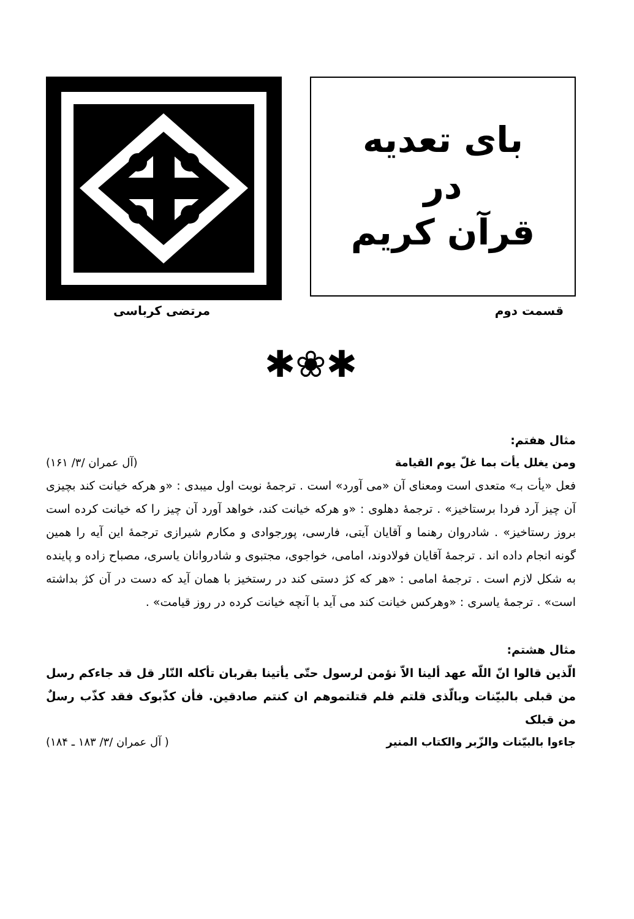بای تعدیه
در
قرآن کریم
قسمت دوم مرتضی کرباسی
✱❀✱
مثال هفتم:
ومن یغلل یأت بما غلّ یوم القیامة (آل عمران /۳/ ۱۶۱)
فعل «یأت بـ» متعدی است ومعنای آن «می آورد» است . ترجمهٔ نوبت اول میبدی : «و هرکه خیانت کند بچیزی آن چیز آرد فردا برستاخیز» . ترجمهٔ دهلوی : «و هرکه خیانت کند، خواهد آورد آن چیز را که خیانت کرده است بروز رستاخیز» . شادروان رهنما و آقایان آیتی، فارسی، پورجوادی و مکارم شیرازی ترجمهٔ این آیه را همین گونه انجام داده اند . ترجمهٔ آقایان فولادوند، امامی، خواجوی، مجتبوی و شادروانان یاسری، مصباح زاده و پاینده به شکل لازم است . ترجمهٔ امامی : «هر که کژ دستی کند در رستخیز با همان آید که دست در آن کژ بداشته است» . ترجمهٔ یاسری : «وهرکس خیانت کند می آید با آنچه خیانت کرده در روز قیامت» .
مثال هشتم:
الّذین قالوا انّ اللّه عهد ألینا الاّ نؤمن لرسول حتّی یأتینا بقربان تأکله النّار قل قد جاءکم رسل من قبلی بالبیّنات وبالّذی قلتم فلم قتلتموهم ان کنتم صادقین. فأن کذّبوک فقد کذّب رسلٌ من قبلک
جاءوا بالبیّنات والزّبر والکتاب المنیر ( آل عمران /۳/ ۱۸۳ ـ ۱۸۴)